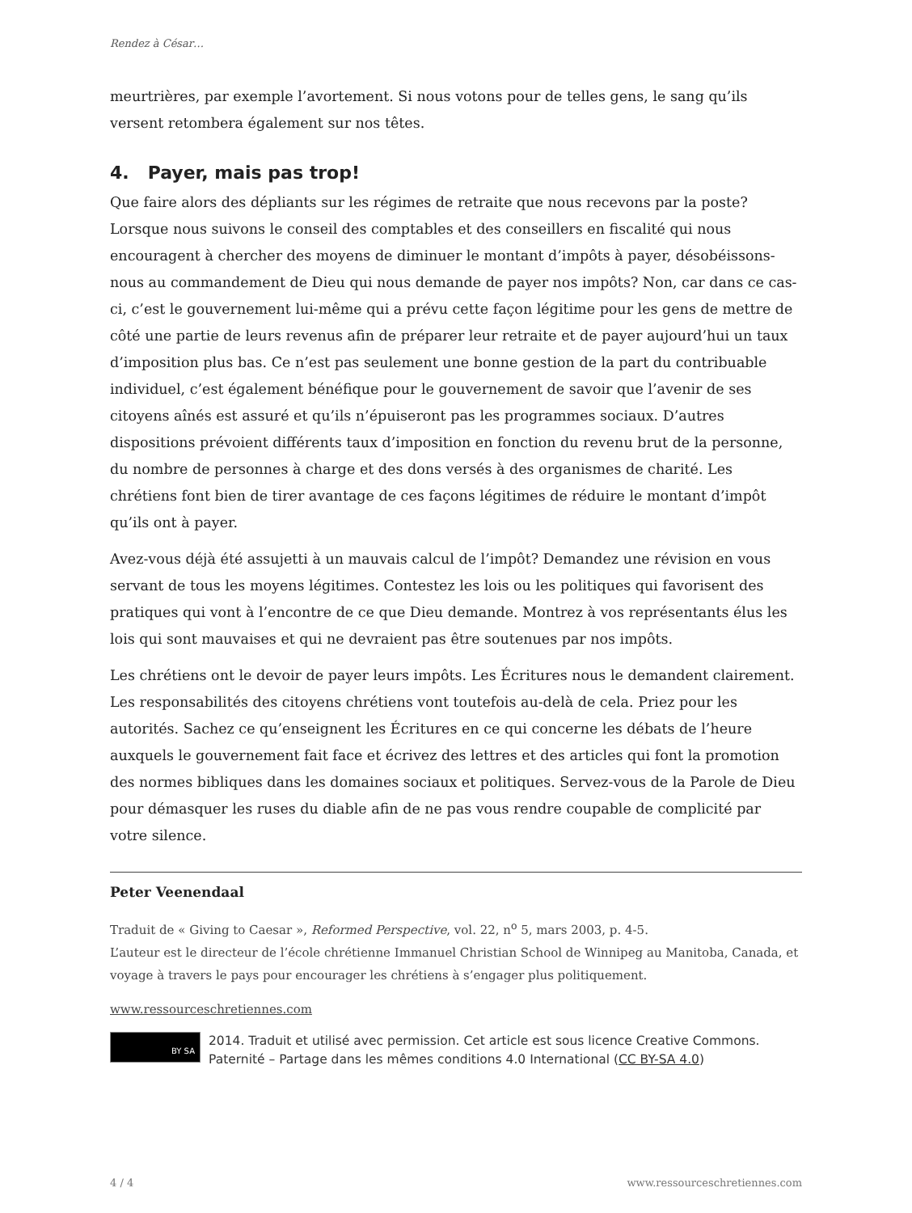Rendez à César…
meurtrières, par exemple l’avortement. Si nous votons pour de telles gens, le sang qu’ils versent retombera également sur nos têtes.
4. Payer, mais pas trop!
Que faire alors des dépliants sur les régimes de retraite que nous recevons par la poste? Lorsque nous suivons le conseil des comptables et des conseillers en fiscalité qui nous encouragent à chercher des moyens de diminuer le montant d’impôts à payer, désobéissons-nous au commandement de Dieu qui nous demande de payer nos impôts? Non, car dans ce cas-ci, c’est le gouvernement lui-même qui a prévu cette façon légitime pour les gens de mettre de côté une partie de leurs revenus afin de préparer leur retraite et de payer aujourd’hui un taux d’imposition plus bas. Ce n’est pas seulement une bonne gestion de la part du contribuable individuel, c’est également bénéfique pour le gouvernement de savoir que l’avenir de ses citoyens aînés est assuré et qu’ils n’épuiseront pas les programmes sociaux. D’autres dispositions prévoient différents taux d’imposition en fonction du revenu brut de la personne, du nombre de personnes à charge et des dons versés à des organismes de charité. Les chrétiens font bien de tirer avantage de ces façons légitimes de réduire le montant d’impôt qu’ils ont à payer.
Avez-vous déjà été assujetti à un mauvais calcul de l’impôt? Demandez une révision en vous servant de tous les moyens légitimes. Contestez les lois ou les politiques qui favorisent des pratiques qui vont à l’encontre de ce que Dieu demande. Montrez à vos représentants élus les lois qui sont mauvaises et qui ne devraient pas être soutenues par nos impôts.
Les chrétiens ont le devoir de payer leurs impôts. Les Écritures nous le demandent clairement. Les responsabilités des citoyens chrétiens vont toutefois au-delà de cela. Priez pour les autorités. Sachez ce qu’enseignent les Écritures en ce qui concerne les débats de l’heure auxquels le gouvernement fait face et écrivez des lettres et des articles qui font la promotion des normes bibliques dans les domaines sociaux et politiques. Servez-vous de la Parole de Dieu pour démasquer les ruses du diable afin de ne pas vous rendre coupable de complicité par votre silence.
Peter Veenendaal
Traduit de « Giving to Caesar », Reformed Perspective, vol. 22, n<sup>o</sup> 5, mars 2003, p. 4-5.
L’auteur est le directeur de l’école chrétienne Immanuel Christian School de Winnipeg au Manitoba, Canada, et voyage à travers le pays pour encourager les chrétiens à s’engager plus politiquement.
www.ressourceschretiennes.com
BY SA
2014. Traduit et utilisé avec permission. Cet article est sous licence Creative Commons. Paternité – Partage dans les mêmes conditions 4.0 International (CC BY-SA 4.0)
4 / 4 www.ressourceschretiennes.com